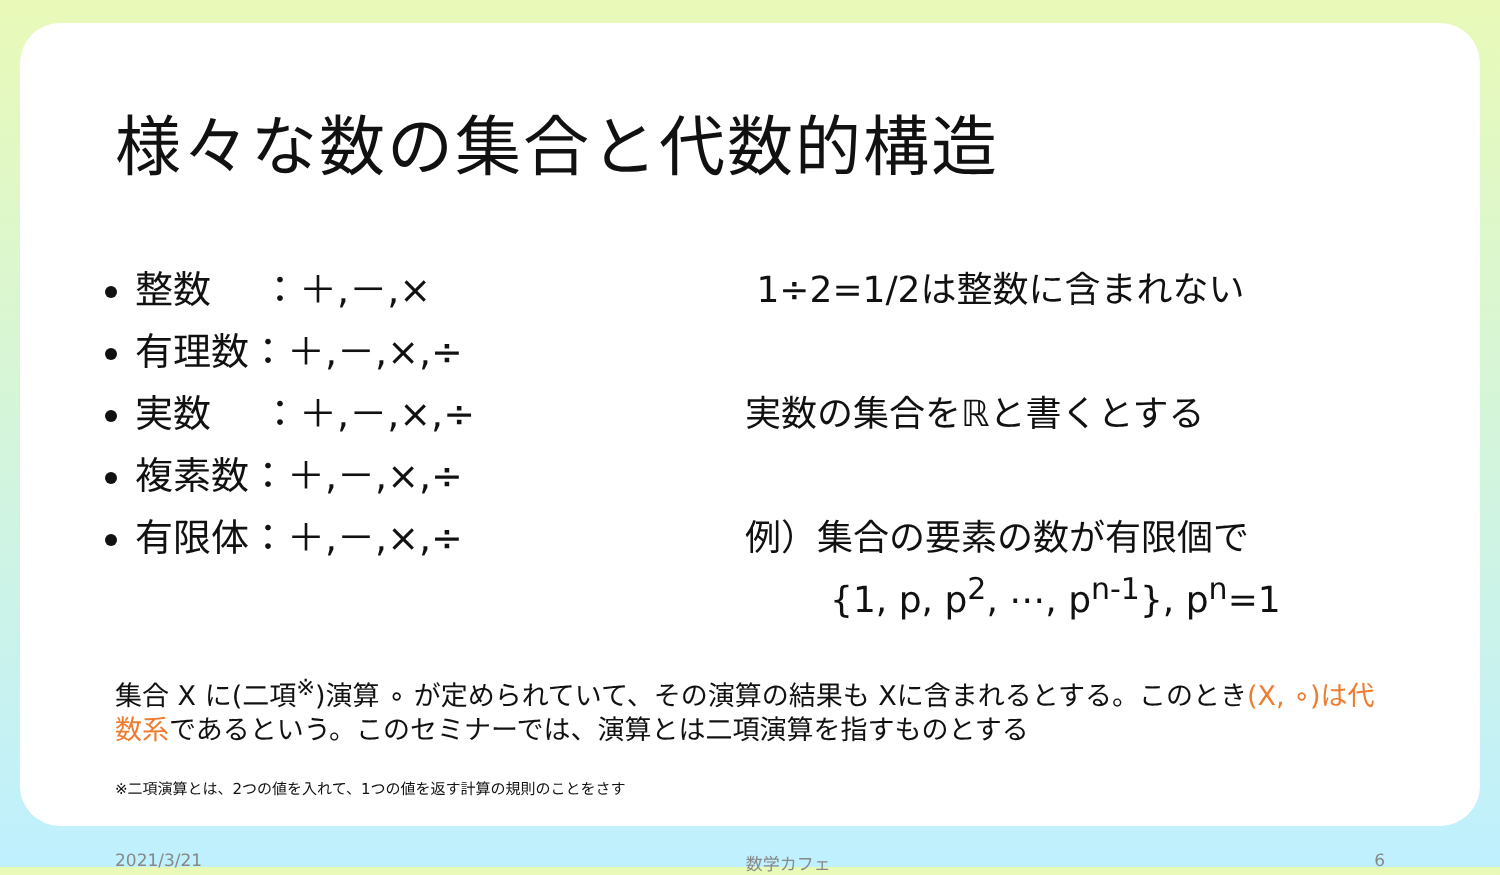様々な数の集合と代数的構造
整数　 ：＋,－,×
有理数：＋,－,×,÷
実数　 ：＋,－,×,÷
複素数：＋,－,×,÷
有限体：＋,－,×,÷
1÷2=1/2は整数に含まれない
実数の集合をℝと書くとする
例）集合の要素の数が有限個で
{1, p, p<sup>2</sup>, ⋯, p<sup>n-1</sup>}, p<sup>n</sup>=1
集合 X に(二項<sup>※</sup>)演算 ∘ が定められていて、その演算の結果も Xに含まれるとする。このとき(X, ∘)は代数系であるという。このセミナーでは、演算とは二項演算を指すものとする
※二項演算とは、2つの値を入れて、1つの値を返す計算の規則のことをさす
2021/3/21 数学カフェ 6